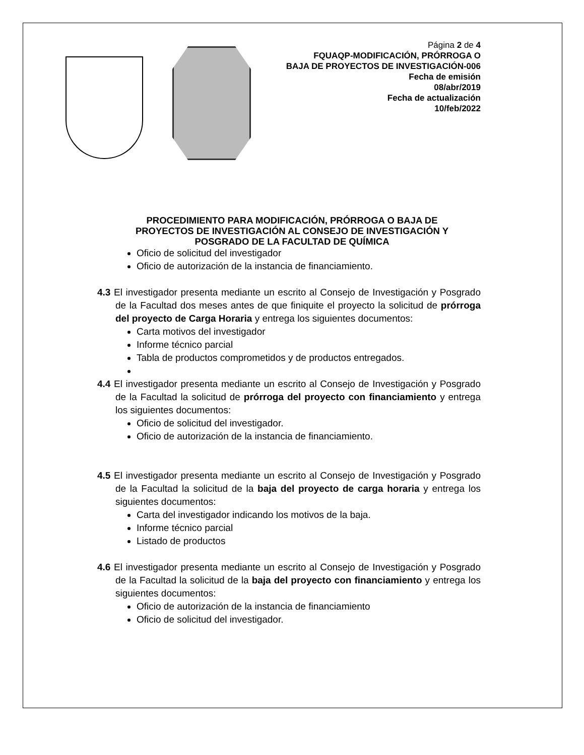Página 2 de 4
FQUAQP-MODIFICACIÓN, PRÓRROGA O
BAJA DE PROYECTOS DE INVESTIGACIÓN-006
Fecha de emisión
08/abr/2019
Fecha de actualización
10/feb/2022
PROCEDIMIENTO PARA MODIFICACIÓN, PRÓRROGA O BAJA DE
PROYECTOS DE INVESTIGACIÓN AL CONSEJO DE INVESTIGACIÓN Y
POSGRADO DE LA FACULTAD DE QUÍMICA
Oficio de solicitud del investigador
Oficio de autorización de la instancia de financiamiento.
4.3 El investigador presenta mediante un escrito al Consejo de Investigación y Posgrado de la Facultad dos meses antes de que finiquite el proyecto la solicitud de prórroga del proyecto de Carga Horaria y entrega los siguientes documentos:
Carta motivos del investigador
Informe técnico parcial
Tabla de productos comprometidos y de productos entregados.
4.4 El investigador presenta mediante un escrito al Consejo de Investigación y Posgrado de la Facultad la solicitud de prórroga del proyecto con financiamiento y entrega los siguientes documentos:
Oficio de solicitud del investigador.
Oficio de autorización de la instancia de financiamiento.
4.5 El investigador presenta mediante un escrito al Consejo de Investigación y Posgrado de la Facultad la solicitud de la baja del proyecto de carga horaria y entrega los siguientes documentos:
Carta del investigador indicando los motivos de la baja.
Informe técnico parcial
Listado de productos
4.6 El investigador presenta mediante un escrito al Consejo de Investigación y Posgrado de la Facultad la solicitud de la baja del proyecto con financiamiento y entrega los siguientes documentos:
Oficio de autorización de la instancia de financiamiento
Oficio de solicitud del investigador.